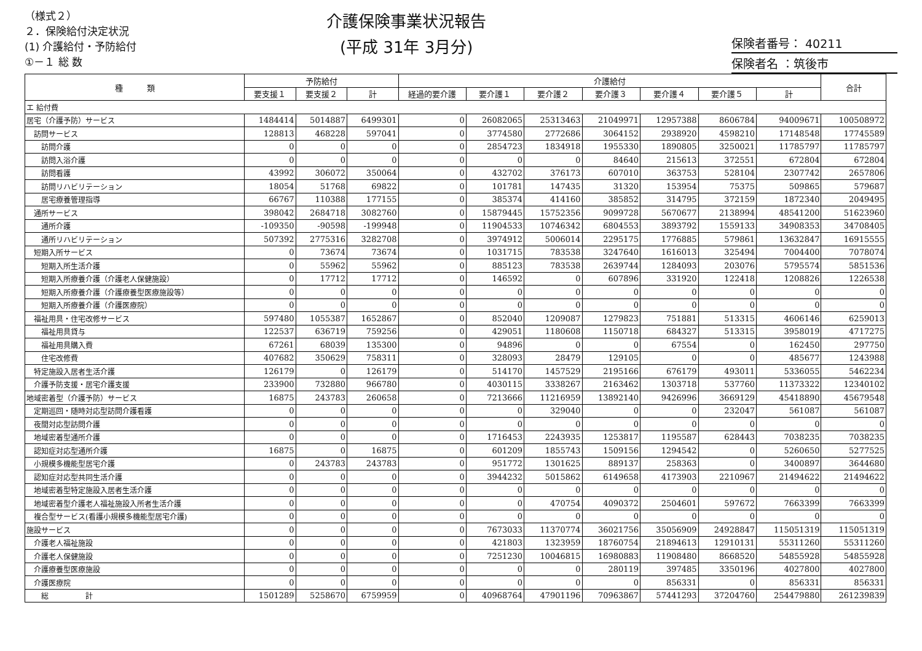（様式２）
２．保険給付決定状況
(1) 介護給付・予防給付
①－１ 総 数
介護保険事業状況報告
(平成 31年 3月分)
保険者番号： 40211
保険者名 ：筑後市
| 種 類 | 予防給付 | | | 介護給付 | | | | | | | 合計 |
| --- | --- | --- | --- | --- | --- | --- | --- | --- | --- | --- | --- |
| | 要支援１ | 要支援２ | 計 | 経過的要介護 | 要介護１ | 要介護２ | 要介護３ | 要介護４ | 要介護５ | 計 | |
| エ 給付費 | | | | | | | | | | | |
| 居宅（介護予防）サービス | 1484414 | 5014887 | 6499301 | 0 | 26082065 | 25313463 | 21049971 | 12957388 | 8606784 | 94009671 | 100508972 |
| 訪問サービス | 128813 | 468228 | 597041 | 0 | 3774580 | 2772686 | 3064152 | 2938920 | 4598210 | 17148548 | 17745589 |
| 訪問介護 | 0 | 0 | 0 | 0 | 2854723 | 1834918 | 1955330 | 1890805 | 3250021 | 11785797 | 11785797 |
| 訪問入浴介護 | 0 | 0 | 0 | 0 | 0 | 0 | 84640 | 215613 | 372551 | 672804 | 672804 |
| 訪問看護 | 43992 | 306072 | 350064 | 0 | 432702 | 376173 | 607010 | 363753 | 528104 | 2307742 | 2657806 |
| 訪問リハビリテーション | 18054 | 51768 | 69822 | 0 | 101781 | 147435 | 31320 | 153954 | 75375 | 509865 | 579687 |
| 居宅療養管理指導 | 66767 | 110388 | 177155 | 0 | 385374 | 414160 | 385852 | 314795 | 372159 | 1872340 | 2049495 |
| 通所サービス | 398042 | 2684718 | 3082760 | 0 | 15879445 | 15752356 | 9099728 | 5670677 | 2138994 | 48541200 | 51623960 |
| 通所介護 | -109350 | -90598 | -199948 | 0 | 11904533 | 10746342 | 6804553 | 3893792 | 1559133 | 34908353 | 34708405 |
| 通所リハビリテーション | 507392 | 2775316 | 3282708 | 0 | 3974912 | 5006014 | 2295175 | 1776885 | 579861 | 13632847 | 16915555 |
| 短期入所サービス | 0 | 73674 | 73674 | 0 | 1031715 | 783538 | 3247640 | 1616013 | 325494 | 7004400 | 7078074 |
| 短期入所生活介護 | 0 | 55962 | 55962 | 0 | 885123 | 783538 | 2639744 | 1284093 | 203076 | 5795574 | 5851536 |
| 短期入所療養介護（介護老人保健施設） | 0 | 17712 | 17712 | 0 | 146592 | 0 | 607896 | 331920 | 122418 | 1208826 | 1226538 |
| 短期入所療養介護（介護療養型医療施設等） | 0 | 0 | 0 | 0 | 0 | 0 | 0 | 0 | 0 | 0 | 0 |
| 短期入所療養介護（介護医療院） | 0 | 0 | 0 | 0 | 0 | 0 | 0 | 0 | 0 | 0 | 0 |
| 福祉用具・住宅改修サービス | 597480 | 1055387 | 1652867 | 0 | 852040 | 1209087 | 1279823 | 751881 | 513315 | 4606146 | 6259013 |
| 福祉用具貸与 | 122537 | 636719 | 759256 | 0 | 429051 | 1180608 | 1150718 | 684327 | 513315 | 3958019 | 4717275 |
| 福祉用具購入費 | 67261 | 68039 | 135300 | 0 | 94896 | 0 | 0 | 67554 | 0 | 162450 | 297750 |
| 住宅改修費 | 407682 | 350629 | 758311 | 0 | 328093 | 28479 | 129105 | 0 | 0 | 485677 | 1243988 |
| 特定施設入居者生活介護 | 126179 | 0 | 126179 | 0 | 514170 | 1457529 | 2195166 | 676179 | 493011 | 5336055 | 5462234 |
| 介護予防支援・居宅介護支援 | 233900 | 732880 | 966780 | 0 | 4030115 | 3338267 | 2163462 | 1303718 | 537760 | 11373322 | 12340102 |
| 地域密着型（介護予防）サービス | 16875 | 243783 | 260658 | 0 | 7213666 | 11216959 | 13892140 | 9426996 | 3669129 | 45418890 | 45679548 |
| 定期巡回・随時対応型訪問介護看護 | 0 | 0 | 0 | 0 | 0 | 329040 | 0 | 0 | 232047 | 561087 | 561087 |
| 夜間対応型訪問介護 | 0 | 0 | 0 | 0 | 0 | 0 | 0 | 0 | 0 | 0 | 0 |
| 地域密着型通所介護 | 0 | 0 | 0 | 0 | 1716453 | 2243935 | 1253817 | 1195587 | 628443 | 7038235 | 7038235 |
| 認知症対応型通所介護 | 16875 | 0 | 16875 | 0 | 601209 | 1855743 | 1509156 | 1294542 | 0 | 5260650 | 5277525 |
| 小規模多機能型居宅介護 | 0 | 243783 | 243783 | 0 | 951772 | 1301625 | 889137 | 258363 | 0 | 3400897 | 3644680 |
| 認知症対応型共同生活介護 | 0 | 0 | 0 | 0 | 3944232 | 5015862 | 6149658 | 4173903 | 2210967 | 21494622 | 21494622 |
| 地域密着型特定施設入居者生活介護 | 0 | 0 | 0 | 0 | 0 | 0 | 0 | 0 | 0 | 0 | 0 |
| 地域密着型介護老人福祉施設入所者生活介護 | 0 | 0 | 0 | 0 | 0 | 470754 | 4090372 | 2504601 | 597672 | 7663399 | 7663399 |
| 複合型サービス(看護小規模多機能型居宅介護) | 0 | 0 | 0 | 0 | 0 | 0 | 0 | 0 | 0 | 0 | 0 |
| 施設サービス | 0 | 0 | 0 | 0 | 7673033 | 11370774 | 36021756 | 35056909 | 24928847 | 115051319 | 115051319 |
| 介護老人福祉施設 | 0 | 0 | 0 | 0 | 421803 | 1323959 | 18760754 | 21894613 | 12910131 | 55311260 | 55311260 |
| 介護老人保健施設 | 0 | 0 | 0 | 0 | 7251230 | 10046815 | 16980883 | 11908480 | 8668520 | 54855928 | 54855928 |
| 介護療養型医療施設 | 0 | 0 | 0 | 0 | 0 | 0 | 280119 | 397485 | 3350196 | 4027800 | 4027800 |
| 介護医療院 | 0 | 0 | 0 | 0 | 0 | 0 | 0 | 856331 | 0 | 856331 | 856331 |
| 総 計 | 1501289 | 5258670 | 6759959 | 0 | 40968764 | 47901196 | 70963867 | 57441293 | 37204760 | 254479880 | 261239839 |